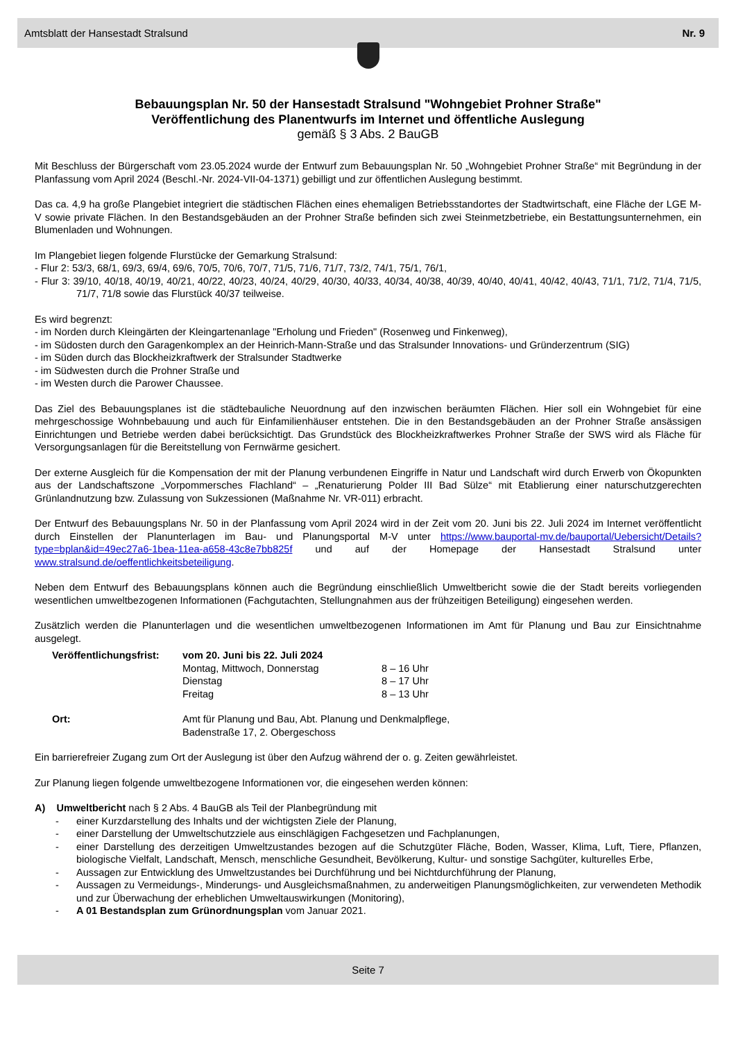Amtsblatt der Hansestadt Stralsund Nr. 9
Bebauungsplan Nr. 50 der Hansestadt Stralsund "Wohngebiet Prohner Straße"
Veröffentlichung des Planentwurfs im Internet und öffentliche Auslegung
gemäß § 3 Abs. 2 BauGB
Mit Beschluss der Bürgerschaft vom 23.05.2024 wurde der Entwurf zum Bebauungsplan Nr. 50 „Wohngebiet Prohner Straße“ mit Begründung in der Planfassung vom April 2024 (Beschl.-Nr. 2024-VII-04-1371) gebilligt und zur öffentlichen Auslegung bestimmt.
Das ca. 4,9 ha große Plangebiet integriert die städtischen Flächen eines ehemaligen Betriebsstandortes der Stadtwirtschaft, eine Fläche der LGE M-V sowie private Flächen. In den Bestandsgebäuden an der Prohner Straße befinden sich zwei Steinmetzbetriebe, ein Bestattungsunternehmen, ein Blumenladen und Wohnungen.
Im Plangebiet liegen folgende Flurstücke der Gemarkung Stralsund:
- Flur 2: 53/3, 68/1, 69/3, 69/4, 69/6, 70/5, 70/6, 70/7, 71/5, 71/6, 71/7, 73/2, 74/1, 75/1, 76/1,
- Flur 3: 39/10, 40/18, 40/19, 40/21, 40/22, 40/23, 40/24, 40/29, 40/30, 40/33, 40/34, 40/38, 40/39, 40/40, 40/41, 40/42, 40/43, 71/1, 71/2, 71/4, 71/5, 71/7, 71/8 sowie das Flurstück 40/37 teilweise.
Es wird begrenzt:
- im Norden durch Kleingärten der Kleingartenanlage "Erholung und Frieden" (Rosenweg und Finkenweg),
- im Südosten durch den Garagenkomplex an der Heinrich-Mann-Straße und das Stralsunder Innovations- und Gründerzentrum (SIG)
- im Süden durch das Blockheizkraftwerk der Stralsunder Stadtwerke
- im Südwesten durch die Prohner Straße und
- im Westen durch die Parower Chaussee.
Das Ziel des Bebauungsplanes ist die städtebauliche Neuordnung auf den inzwischen beräumten Flächen. Hier soll ein Wohngebiet für eine mehrgeschossige Wohnbebauung und auch für Einfamilienhäuser entstehen. Die in den Bestandsgebäuden an der Prohner Straße ansässigen Einrichtungen und Betriebe werden dabei berücksichtigt. Das Grundstück des Blockheizkraftwerkes Prohner Straße der SWS wird als Fläche für Versorgungsanlagen für die Bereitstellung von Fernwärme gesichert.
Der externe Ausgleich für die Kompensation der mit der Planung verbundenen Eingriffe in Natur und Landschaft wird durch Erwerb von Ökopunkten aus der Landschaftszone „Vorpommersches Flachland“ – „Renaturierung Polder III Bad Sülze“ mit Etablierung einer naturschutzgerechten Grünlandnutzung bzw. Zulassung von Sukzessionen (Maßnahme Nr. VR-011) erbracht.
Der Entwurf des Bebauungsplans Nr. 50 in der Planfassung vom April 2024 wird in der Zeit vom 20. Juni bis 22. Juli 2024 im Internet veröffentlicht durch Einstellen der Planunterlagen im Bau- und Planungsportal M-V unter https://www.bauportal-mv.de/bauportal/Uebersicht/Details?type=bplan&id=49ec27a6-1bea-11ea-a658-43c8e7bb825f und auf der Homepage der Hansestadt Stralsund unter www.stralsund.de/oeffentlichkeitsbeteiligung.
Neben dem Entwurf des Bebauungsplans können auch die Begründung einschließlich Umweltbericht sowie die der Stadt bereits vorliegenden wesentlichen umweltbezogenen Informationen (Fachgutachten, Stellungnahmen aus der frühzeitigen Beteiligung) eingesehen werden.
Zusätzlich werden die Planunterlagen und die wesentlichen umweltbezogenen Informationen im Amt für Planung und Bau zur Einsichtnahme ausgelegt.
| Veröffentlichungsfrist: | vom 20. Juni bis 22. Juli 2024 | |
| | Montag, Mittwoch, Donnerstag | 8 – 16 Uhr |
| | Dienstag | 8 – 17 Uhr |
| | Freitag | 8 – 13 Uhr |
| Ort: | Amt für Planung und Bau, Abt. Planung und Denkmalpflege, Badenstraße 17, 2. Obergeschoss | |
Ein barrierefreier Zugang zum Ort der Auslegung ist über den Aufzug während der o. g. Zeiten gewährleistet.
Zur Planung liegen folgende umweltbezogene Informationen vor, die eingesehen werden können:
A) Umweltbericht nach § 2 Abs. 4 BauGB als Teil der Planbegründung mit
- einer Kurzdarstellung des Inhalts und der wichtigsten Ziele der Planung,
- einer Darstellung der Umweltschutzziele aus einschlägigen Fachgesetzen und Fachplanungen,
- einer Darstellung des derzeitigen Umweltzustandes bezogen auf die Schutzgüter Fläche, Boden, Wasser, Klima, Luft, Tiere, Pflanzen, biologische Vielfalt, Landschaft, Mensch, menschliche Gesundheit, Bevölkerung, Kultur- und sonstige Sachgüter, kulturelles Erbe,
- Aussagen zur Entwicklung des Umweltzustandes bei Durchführung und bei Nichtdurchführung der Planung,
- Aussagen zu Vermeidungs-, Minderungs- und Ausgleichsmaßnahmen, zu anderweitigen Planungsmöglichkeiten, zur verwendeten Methodik und zur Überwachung der erheblichen Umweltauswirkungen (Monitoring),
- A 01 Bestandsplan zum Grünordnungsplan vom Januar 2021.
Seite 7